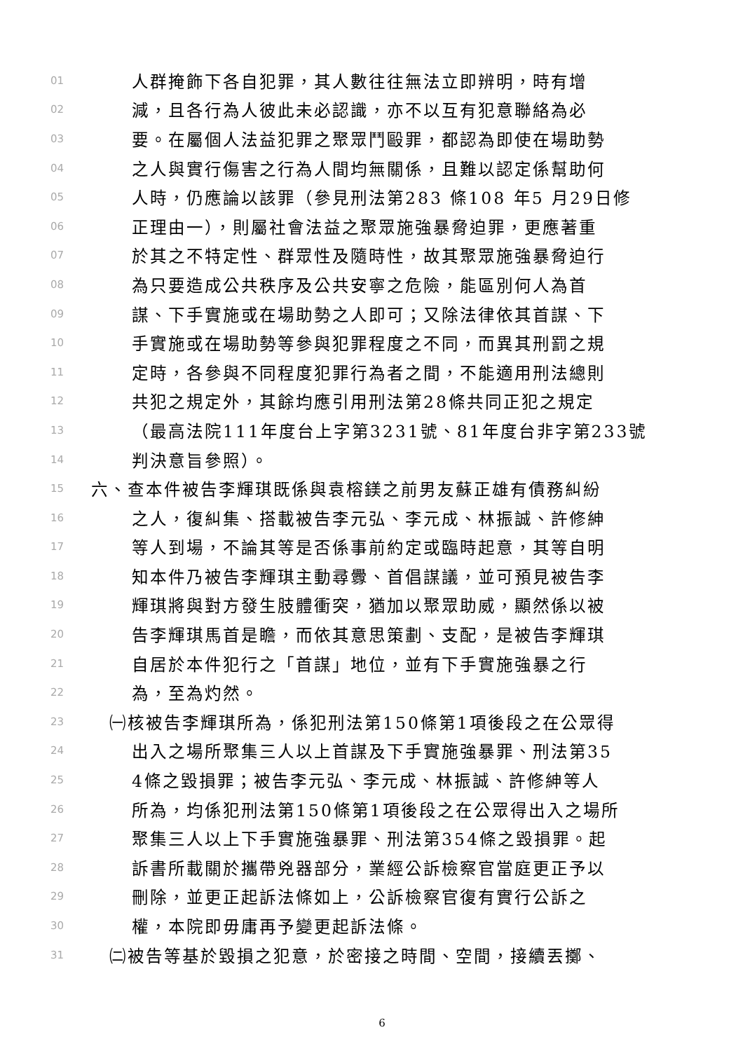01 人群掩飾下各自犯罪，其人數往往無法立即辨明，時有增
02 減，且各行為人彼此未必認識，亦不以互有犯意聯絡為必
03 要。在屬個人法益犯罪之聚眾鬥毆罪，都認為即使在場助勢
04 之人與實行傷害之行為人間均無關係，且難以認定係幫助何
05 人時，仍應論以該罪（參見刑法第283 條108 年5 月29日修
06 正理由一），則屬社會法益之聚眾施強暴脅迫罪，更應著重
07 於其之不特定性、群眾性及隨時性，故其聚眾施強暴脅迫行
08 為只要造成公共秩序及公共安寧之危險，能區別何人為首
09 謀、下手實施或在場助勢之人即可；又除法律依其首謀、下
10 手實施或在場助勢等參與犯罪程度之不同，而異其刑罰之規
11 定時，各參與不同程度犯罪行為者之間，不能適用刑法總則
12 共犯之規定外，其餘均應引用刑法第28條共同正犯之規定
13 （最高法院111年度台上字第3231號、81年度台非字第233號
14 判決意旨參照）。
15 六、查本件被告李輝琪既係與袁榕鎂之前男友蘇正雄有債務糾紛
16 之人，復糾集、搭載被告李元弘、李元成、林振誠、許修紳
17 等人到場，不論其等是否係事前約定或臨時起意，其等自明
18 知本件乃被告李輝琪主動尋釁、首倡謀議，並可預見被告李
19 輝琪將與對方發生肢體衝突，猶加以聚眾助威，顯然係以被
20 告李輝琪馬首是瞻，而依其意思策劃、支配，是被告李輝琪
21 自居於本件犯行之「首謀」地位，並有下手實施強暴之行
22 為，至為灼然。
23 ㈠核被告李輝琪所為，係犯刑法第150條第1項後段之在公眾得
24 出入之場所聚集三人以上首謀及下手實施強暴罪、刑法第35
25 4條之毀損罪；被告李元弘、李元成、林振誠、許修紳等人
26 所為，均係犯刑法第150條第1項後段之在公眾得出入之場所
27 聚集三人以上下手實施強暴罪、刑法第354條之毀損罪。起
28 訴書所載關於攜帶兇器部分，業經公訴檢察官當庭更正予以
29 刪除，並更正起訴法條如上，公訴檢察官復有實行公訴之
30 權，本院即毋庸再予變更起訴法條。
31 ㈡被告等基於毀損之犯意，於密接之時間、空間，接續丟擲、
6